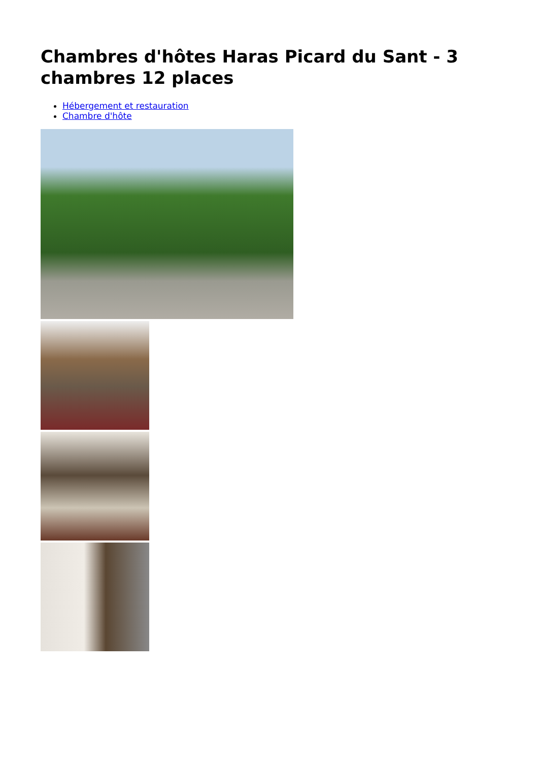Chambres d'hôtes Haras Picard du Sant - 3 chambres 12 places
Hébergement et restauration
Chambre d'hôte